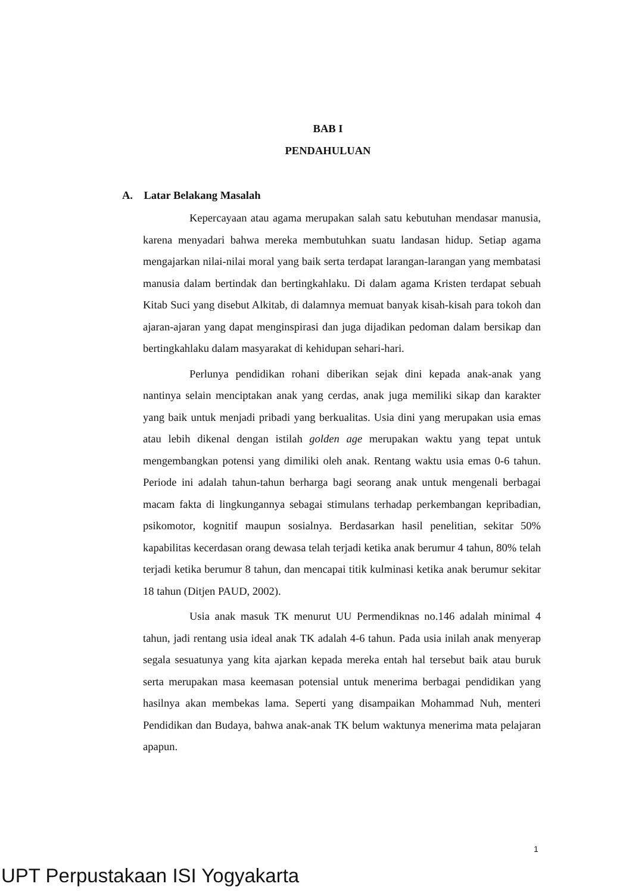BAB I
PENDAHULUAN
A. Latar Belakang Masalah
Kepercayaan atau agama merupakan salah satu kebutuhan mendasar manusia, karena menyadari bahwa mereka membutuhkan suatu landasan hidup. Setiap agama mengajarkan nilai-nilai moral yang baik serta terdapat larangan-larangan yang membatasi manusia dalam bertindak dan bertingkahlaku. Di dalam agama Kristen terdapat sebuah Kitab Suci yang disebut Alkitab, di dalamnya memuat banyak kisah-kisah para tokoh dan ajaran-ajaran yang dapat menginspirasi dan juga dijadikan pedoman dalam bersikap dan bertingkahlaku dalam masyarakat di kehidupan sehari-hari.
Perlunya pendidikan rohani diberikan sejak dini kepada anak-anak yang nantinya selain menciptakan anak yang cerdas, anak juga memiliki sikap dan karakter yang baik untuk menjadi pribadi yang berkualitas. Usia dini yang merupakan usia emas atau lebih dikenal dengan istilah golden age merupakan waktu yang tepat untuk mengembangkan potensi yang dimiliki oleh anak. Rentang waktu usia emas 0-6 tahun. Periode ini adalah tahun-tahun berharga bagi seorang anak untuk mengenali berbagai macam fakta di lingkungannya sebagai stimulans terhadap perkembangan kepribadian, psikomotor, kognitif maupun sosialnya. Berdasarkan hasil penelitian, sekitar 50% kapabilitas kecerdasan orang dewasa telah terjadi ketika anak berumur 4 tahun, 80% telah terjadi ketika berumur 8 tahun, dan mencapai titik kulminasi ketika anak berumur sekitar 18 tahun (Ditjen PAUD, 2002).
Usia anak masuk TK menurut UU Permendiknas no.146 adalah minimal 4 tahun, jadi rentang usia ideal anak TK adalah 4-6 tahun. Pada usia inilah anak menyerap segala sesuatunya yang kita ajarkan kepada mereka entah hal tersebut baik atau buruk serta merupakan masa keemasan potensial untuk menerima berbagai pendidikan yang hasilnya akan membekas lama. Seperti yang disampaikan Mohammad Nuh, menteri Pendidikan dan Budaya, bahwa anak-anak TK belum waktunya menerima mata pelajaran apapun.
1
UPT Perpustakaan ISI Yogyakarta